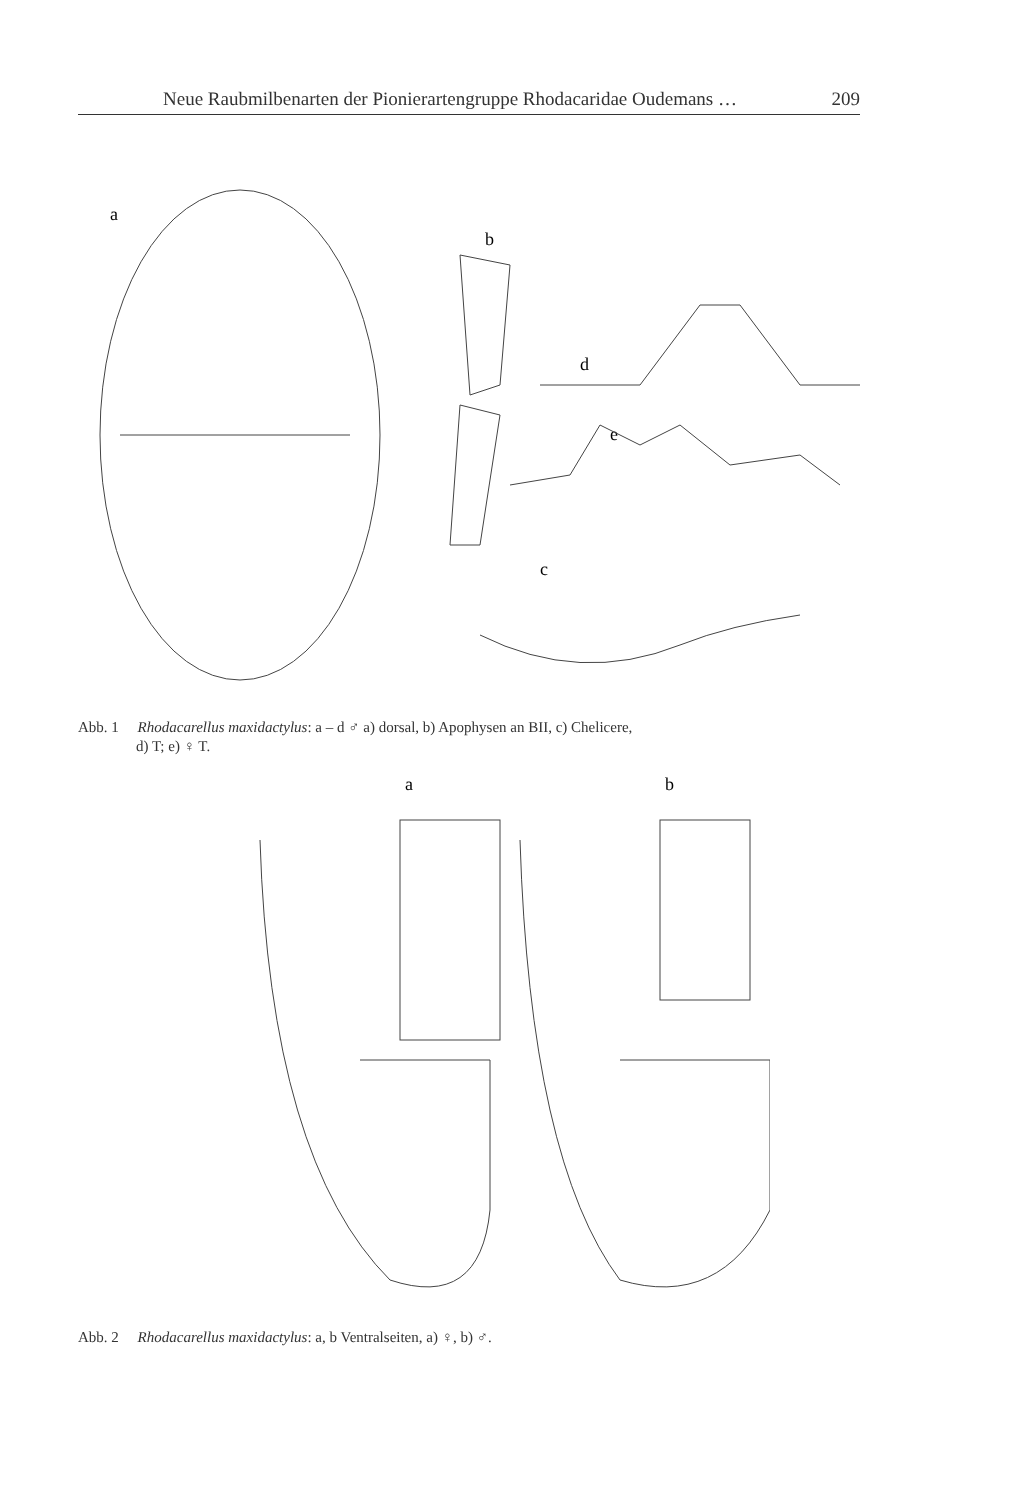Neue Raubmilbenarten der Pionierartengruppe Rhodacaridae Oudemans … 209
a
b
d
c
e
Abb. 1 Rhodacarellus maxidactylus: a – d ♂ a) dorsal, b) Apophysen an BII, c) Chelicere,
d) T; e) ♀ T.
a
b
Abb. 2 Rhodacarellus maxidactylus: a, b Ventralseiten, a) ♀, b) ♂.